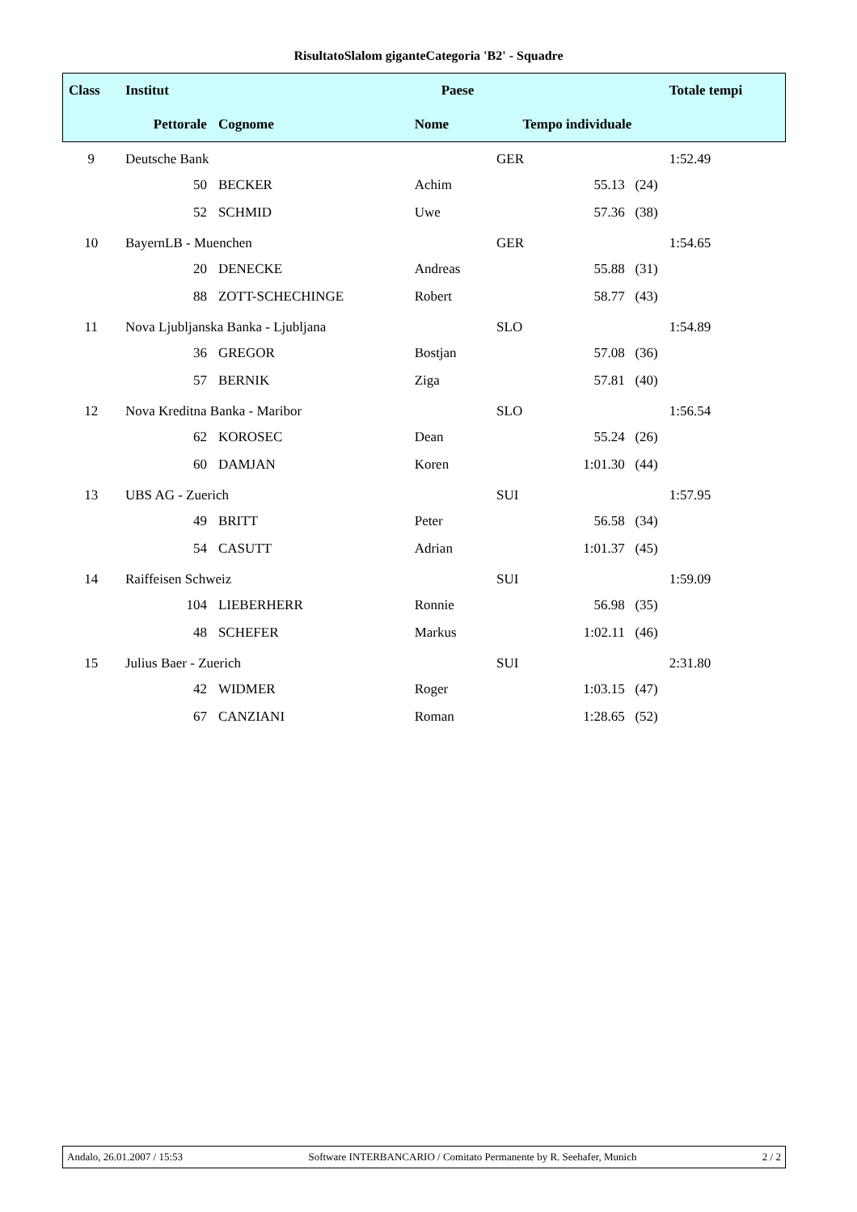RisultatoSlalom giganteCategoria 'B2' - Squadre
| Class | Institut | | Paese | | | Totale tempi |
| | Pettorale | Cognome | Nome | Tempo individuale | | |
| 9 | Deutsche Bank | | | GER | | 1:52.49 |
| | 50 | BECKER | Achim | 55.13 (24) | | |
| | 52 | SCHMID | Uwe | 57.36 (38) | | |
| 10 | BayernLB - Muenchen | | | GER | | 1:54.65 |
| | 20 | DENECKE | Andreas | 55.88 (31) | | |
| | 88 | ZOTT-SCHECHINGE | Robert | 58.77 (43) | | |
| 11 | Nova Ljubljanska Banka - Ljubljana | | | SLO | | 1:54.89 |
| | 36 | GREGOR | Bostjan | 57.08 (36) | | |
| | 57 | BERNIK | Ziga | 57.81 (40) | | |
| 12 | Nova Kreditna Banka - Maribor | | | SLO | | 1:56.54 |
| | 62 | KOROSEC | Dean | 55.24 (26) | | |
| | 60 | DAMJAN | Koren | 1:01.30 (44) | | |
| 13 | UBS AG - Zuerich | | | SUI | | 1:57.95 |
| | 49 | BRITT | Peter | 56.58 (34) | | |
| | 54 | CASUTT | Adrian | 1:01.37 (45) | | |
| 14 | Raiffeisen Schweiz | | | SUI | | 1:59.09 |
| | 104 | LIEBERHERR | Ronnie | 56.98 (35) | | |
| | 48 | SCHEFER | Markus | 1:02.11 (46) | | |
| 15 | Julius Baer - Zuerich | | | SUI | | 2:31.80 |
| | 42 | WIDMER | Roger | 1:03.15 (47) | | |
| | 67 | CANZIANI | Roman | 1:28.65 (52) | | |
Andalo, 26.01.2007 / 15:53 Software INTERBANCARIO / Comitato Permanente by R. Seehafer, Munich 2 / 2